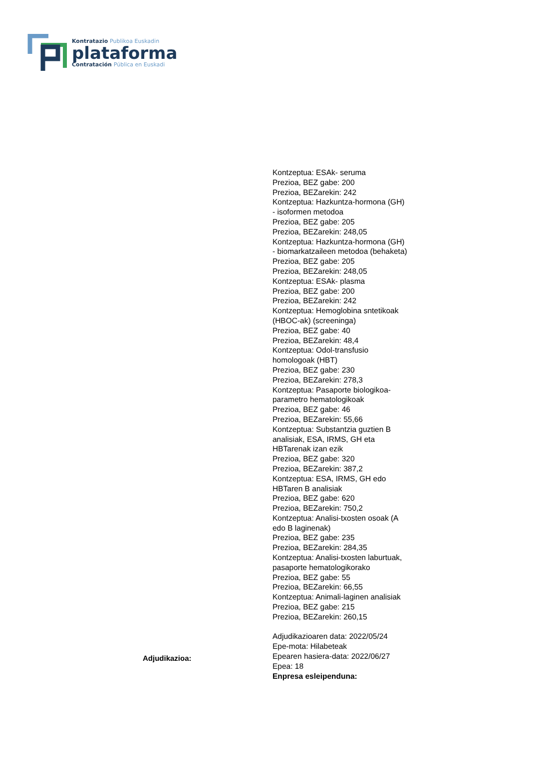Kontratazio Publikoa Euskadin
plataforma
Contratación Pública en Euskadi
Adjudikazioa:
Kontzeptua: ESAk- seruma
Prezioa, BEZ gabe: 200
Prezioa, BEZarekin: 242
Kontzeptua: Hazkuntza-hormona (GH) - isoformen metodoa
Prezioa, BEZ gabe: 205
Prezioa, BEZarekin: 248,05
Kontzeptua: Hazkuntza-hormona (GH) - biomarkatzaileen metodoa (behaketa)
Prezioa, BEZ gabe: 205
Prezioa, BEZarekin: 248,05
Kontzeptua: ESAk- plasma
Prezioa, BEZ gabe: 200
Prezioa, BEZarekin: 242
Kontzeptua: Hemoglobina sntetikoak (HBOC-ak) (screeninga)
Prezioa, BEZ gabe: 40
Prezioa, BEZarekin: 48,4
Kontzeptua: Odol-transfusio homologoak (HBT)
Prezioa, BEZ gabe: 230
Prezioa, BEZarekin: 278,3
Kontzeptua: Pasaporte biologikoa-parametro hematologikoak
Prezioa, BEZ gabe: 46
Prezioa, BEZarekin: 55,66
Kontzeptua: Substantzia guztien B analisiak, ESA, IRMS, GH eta HBTarenak izan ezik
Prezioa, BEZ gabe: 320
Prezioa, BEZarekin: 387,2
Kontzeptua: ESA, IRMS, GH edo HBTaren B analisiak
Prezioa, BEZ gabe: 620
Prezioa, BEZarekin: 750,2
Kontzeptua: Analisi-txosten osoak (A edo B laginenak)
Prezioa, BEZ gabe: 235
Prezioa, BEZarekin: 284,35
Kontzeptua: Analisi-txosten laburtuak, pasaporte hematologikorako
Prezioa, BEZ gabe: 55
Prezioa, BEZarekin: 66,55
Kontzeptua: Animali-laginen analisiak
Prezioa, BEZ gabe: 215
Prezioa, BEZarekin: 260,15
Adjudikazioaren data: 2022/05/24
Epe-mota: Hilabeteak
Epearen hasiera-data: 2022/06/27
Epea: 18
Enpresa esleipenduna: